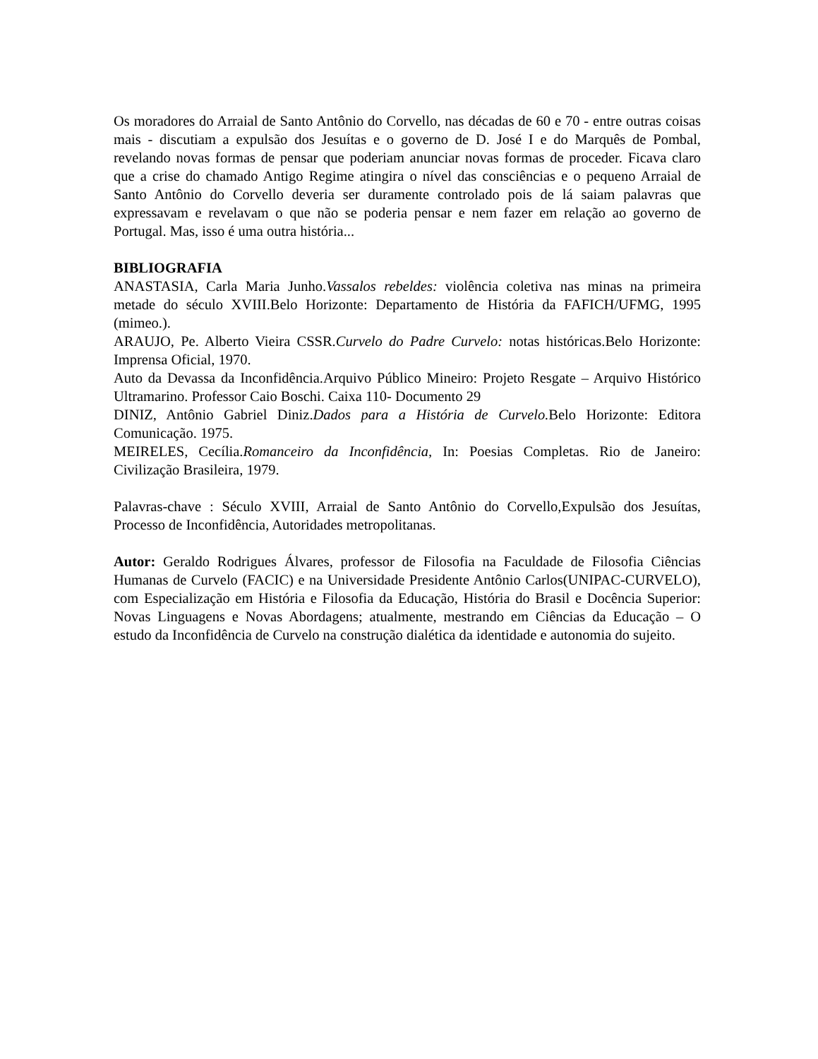Os moradores do Arraial de Santo Antônio do Corvello, nas décadas de 60 e 70 - entre outras coisas mais - discutiam a expulsão dos Jesuítas e o governo de D. José I e do Marquês de Pombal, revelando novas formas de pensar que poderiam anunciar novas formas de proceder. Ficava claro que a crise do chamado Antigo Regime atingira o nível das consciências e o pequeno Arraial de Santo Antônio do Corvello deveria ser duramente controlado pois de lá saiam palavras que expressavam e revelavam o que não se poderia pensar e nem fazer em relação ao governo de Portugal. Mas, isso é uma outra história...
BIBLIOGRAFIA
ANASTASIA, Carla Maria Junho.Vassalos rebeldes: violência coletiva nas minas na primeira metade do século XVIII.Belo Horizonte: Departamento de História da FAFICH/UFMG, 1995 (mimeo.).
ARAUJO, Pe. Alberto Vieira CSSR.Curvelo do Padre Curvelo: notas históricas.Belo Horizonte: Imprensa Oficial, 1970.
Auto da Devassa da Inconfidência.Arquivo Público Mineiro: Projeto Resgate – Arquivo Histórico Ultramarino. Professor Caio Boschi. Caixa 110- Documento 29
DINIZ, Antônio Gabriel Diniz.Dados para a História de Curvelo. Belo Horizonte: Editora Comunicação. 1975.
MEIRELES, Cecília.Romanceiro da Inconfidência, In: Poesias Completas. Rio de Janeiro: Civilização Brasileira, 1979.
Palavras-chave : Século XVIII, Arraial de Santo Antônio do Corvello,Expulsão dos Jesuítas, Processo de Inconfidência, Autoridades metropolitanas.
Autor: Geraldo Rodrigues Álvares, professor de Filosofia na Faculdade de Filosofia Ciências Humanas de Curvelo (FACIC) e na Universidade Presidente Antônio Carlos(UNIPAC-CURVELO), com Especialização em História e Filosofia da Educação, História do Brasil e Docência Superior: Novas Linguagens e Novas Abordagens; atualmente, mestrando em Ciências da Educação – O estudo da Inconfidência de Curvelo na construção dialética da identidade e autonomia do sujeito.